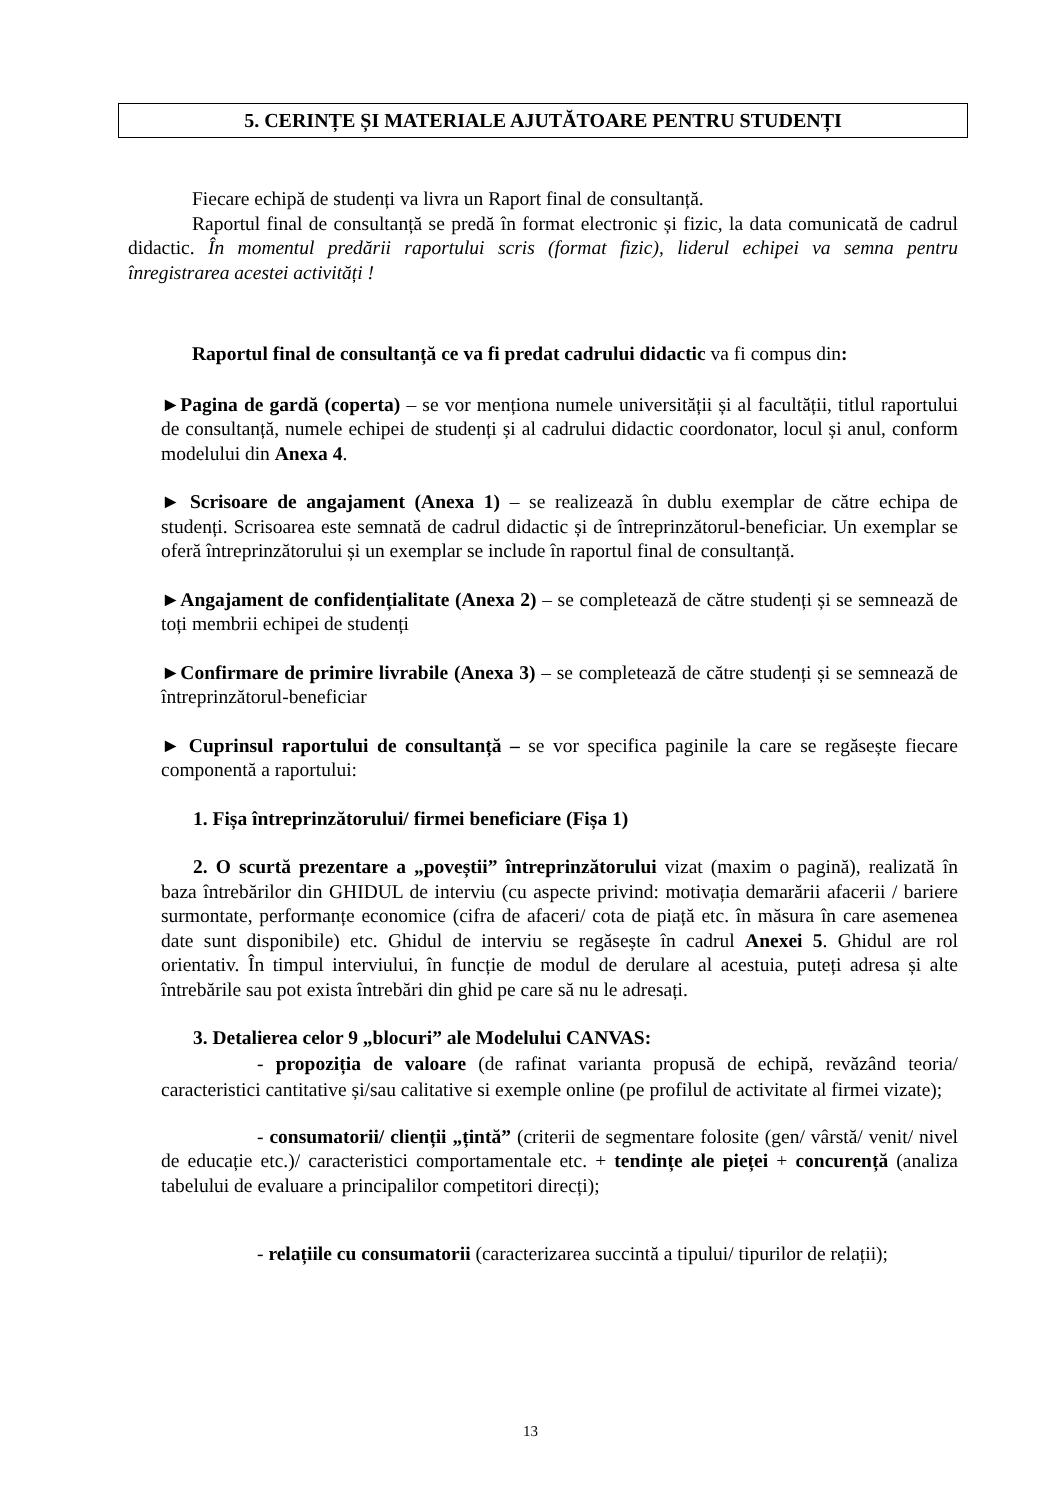5. CERINȚE ȘI MATERIALE AJUTĂTOARE PENTRU STUDENȚI
Fiecare echipă de studenți va livra un Raport final de consultanță.
Raportul final de consultanță se predă în format electronic și fizic, la data comunicată de cadrul didactic. În momentul predării raportului scris (format fizic), liderul echipei va semna pentru înregistrarea acestei activități !
Raportul final de consultanță ce va fi predat cadrului didactic va fi compus din:
►Pagina de gardă (coperta) – se vor menționa numele universității și al facultății, titlul raportului de consultanță, numele echipei de studenți și al cadrului didactic coordonator, locul și anul, conform modelului din Anexa 4.
► Scrisoare de angajament (Anexa 1) – se realizează în dublu exemplar de către echipa de studenți. Scrisoarea este semnată de cadrul didactic și de întreprinzătorul-beneficiar. Un exemplar se oferă întreprinzătorului și un exemplar se include în raportul final de consultanță.
►Angajament de confidențialitate (Anexa 2) – se completează de către studenți și se semnează de toți membrii echipei de studenți
►Confirmare de primire livrabile (Anexa 3) – se completează de către studenți și se semnează de întreprinzătorul-beneficiar
► Cuprinsul raportului de consultanță – se vor specifica paginile la care se regăsește fiecare componentă a raportului:
1. Fișa întreprinzătorului/ firmei beneficiare (Fișa 1)
2. O scurtă prezentare a „poveștii” întreprinzătorului vizat (maxim o pagină), realizată în baza întrebărilor din GHIDUL de interviu (cu aspecte privind: motivația demarării afacerii / bariere surmontate, performanțe economice (cifra de afaceri/ cota de piață etc. în măsura în care asemenea date sunt disponibile) etc. Ghidul de interviu se regăsește în cadrul Anexei 5. Ghidul are rol orientativ. În timpul interviului, în funcție de modul de derulare al acestuia, puteți adresa și alte întrebările sau pot exista întrebări din ghid pe care să nu le adresați.
3. Detalierea celor 9 „blocuri” ale Modelului CANVAS:
- propoziția de valoare (de rafinat varianta propusă de echipă, revăzând teoria/ caracteristici cantitative și/sau calitative si exemple online (pe profilul de activitate al firmei vizate);
- consumatorii/ clienții „țintă” (criterii de segmentare folosite (gen/ vârstă/ venit/ nivel de educație etc.)/ caracteristici comportamentale etc. + tendințe ale pieței + concurență (analiza tabelului de evaluare a principalilor competitori direcți);
- relațiile cu consumatorii (caracterizarea succintă a tipului/ tipurilor de relații);
13